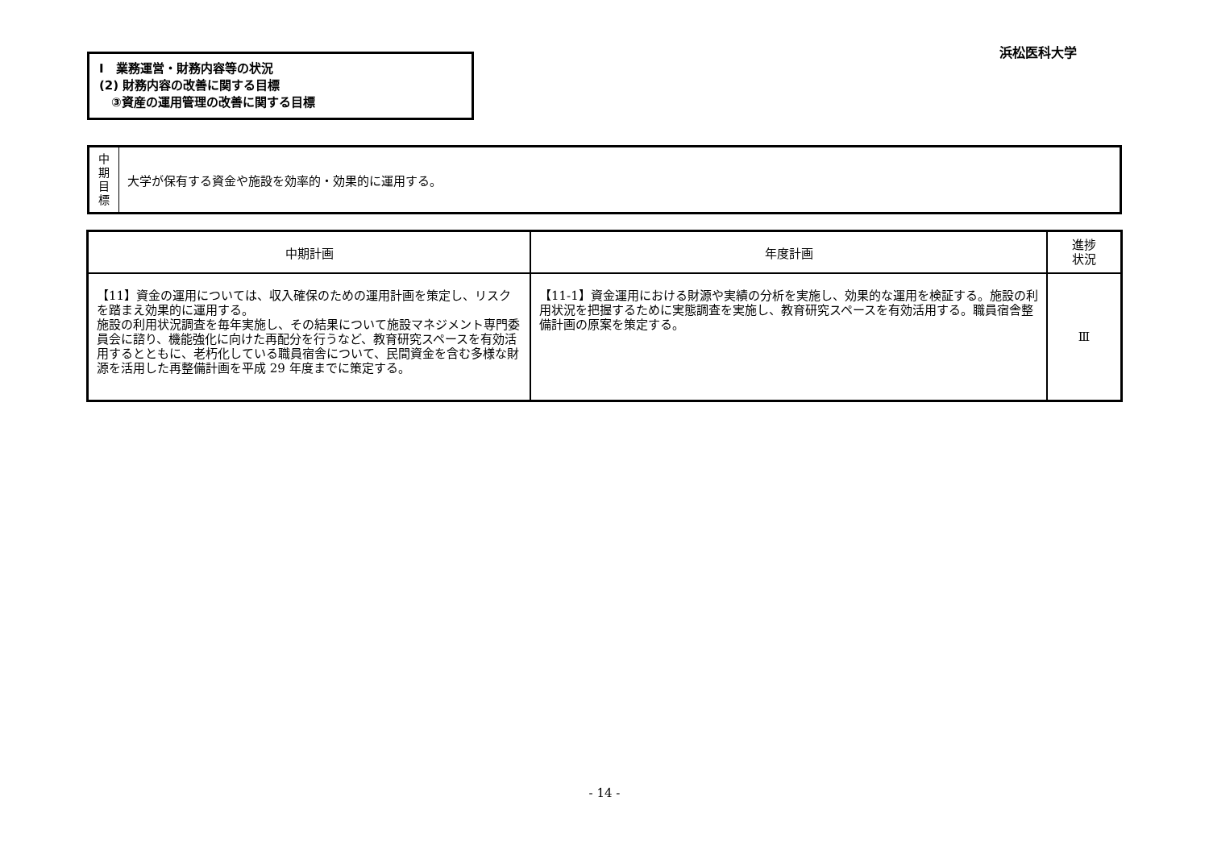浜松医科大学
Ⅰ　業務運営・財務内容等の状況
(2) 財務内容の改善に関する目標
　③資産の運用管理の改善に関する目標
| 中 期 目 標 | 大学が保有する資金や施設を効率的・効果的に運用する。 |
| 中期計画 | 年度計画 | 進捗 状況 |
| --- | --- | --- |
| 【11】資金の運用については、収入確保のための運用計画を策定し、リスクを踏まえ効果的に運用する。 施設の利用状況調査を毎年実施し、その結果について施設マネジメント専門委員会に諮り、機能強化に向けた再配分を行うなど、教育研究スペースを有効活用するとともに、老朽化している職員宿舎について、民間資金を含む多様な財源を活用した再整備計画を平成 29 年度までに策定する。 | 【11-1】資金運用における財源や実績の分析を実施し、効果的な運用を検証する。施設の利用状況を把握するために実態調査を実施し、教育研究スペースを有効活用する。職員宿舎整備計画の原案を策定する。 | Ⅲ |
- 14 -